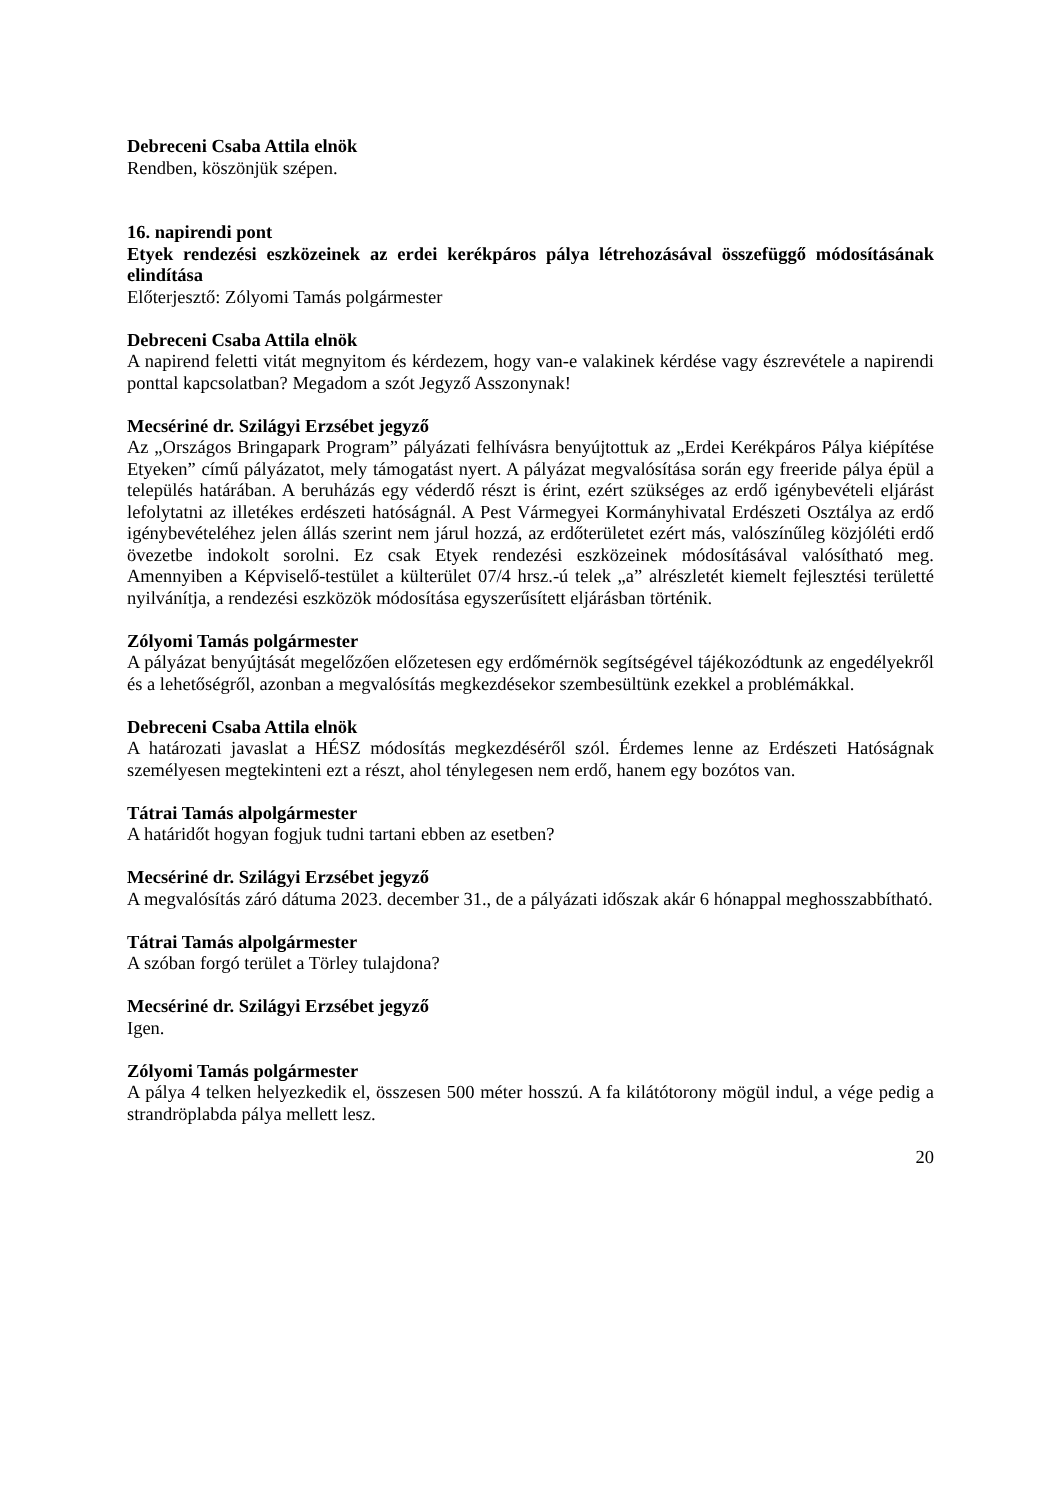Debreceni Csaba Attila elnök
Rendben, köszönjük szépen.
16. napirendi pont
Etyek rendezési eszközeinek az erdei kerékpáros pálya létrehozásával összefüggő módosításának elindítása
Előterjesztő: Zólyomi Tamás polgármester
Debreceni Csaba Attila elnök
A napirend feletti vitát megnyitom és kérdezem, hogy van-e valakinek kérdése vagy észrevétele a napirendi ponttal kapcsolatban? Megadom a szót Jegyző Asszonynak!
Mecsériné dr. Szilágyi Erzsébet jegyző
Az „Országos Bringapark Program” pályázati felhívásra benyújtottuk az „Erdei Kerékpáros Pálya kiépítése Etyeken” című pályázatot, mely támogatást nyert. A pályázat megvalósítása során egy freeride pálya épül a település határában. A beruházás egy véderdő részt is érint, ezért szükséges az erdő igénybevételi eljárást lefolytatni az illetékes erdészeti hatóságnál. A Pest Vármegyei Kormányhivatal Erdészeti Osztálya az erdő igénybevételéhez jelen állás szerint nem járul hozzá, az erdőterületet ezért más, valószínűleg közjóléti erdő övezetbe indokolt sorolni. Ez csak Etyek rendezési eszközeinek módosításával valósítható meg. Amennyiben a Képviselő-testület a külterület 07/4 hrsz.-ú telek „a” alrészletét kiemelt fejlesztési területté nyilvánítja, a rendezési eszközök módosítása egyszerűsített eljárásban történik.
Zólyomi Tamás polgármester
A pályázat benyújtását megelőzően előzetesen egy erdőmérnök segítségével tájékozódtunk az engedélyekről és a lehetőségről, azonban a megvalósítás megkezdésekor szembesültünk ezekkel a problémákkal.
Debreceni Csaba Attila elnök
A határozati javaslat a HÉSZ módosítás megkezdéséről szól. Érdemes lenne az Erdészeti Hatóságnak személyesen megtekinteni ezt a részt, ahol ténylegesen nem erdő, hanem egy bozótos van.
Tátrai Tamás alpolgármester
A határidőt hogyan fogjuk tudni tartani ebben az esetben?
Mecsériné dr. Szilágyi Erzsébet jegyző
A megvalósítás záró dátuma 2023. december 31., de a pályázati időszak akár 6 hónappal meghosszabbítható.
Tátrai Tamás alpolgármester
A szóban forgó terület a Törley tulajdona?
Mecsériné dr. Szilágyi Erzsébet jegyző
Igen.
Zólyomi Tamás polgármester
A pálya 4 telken helyezkedik el, összesen 500 méter hosszú. A fa kilátótorony mögül indul, a vége pedig a strandröplabda pálya mellett lesz.
20